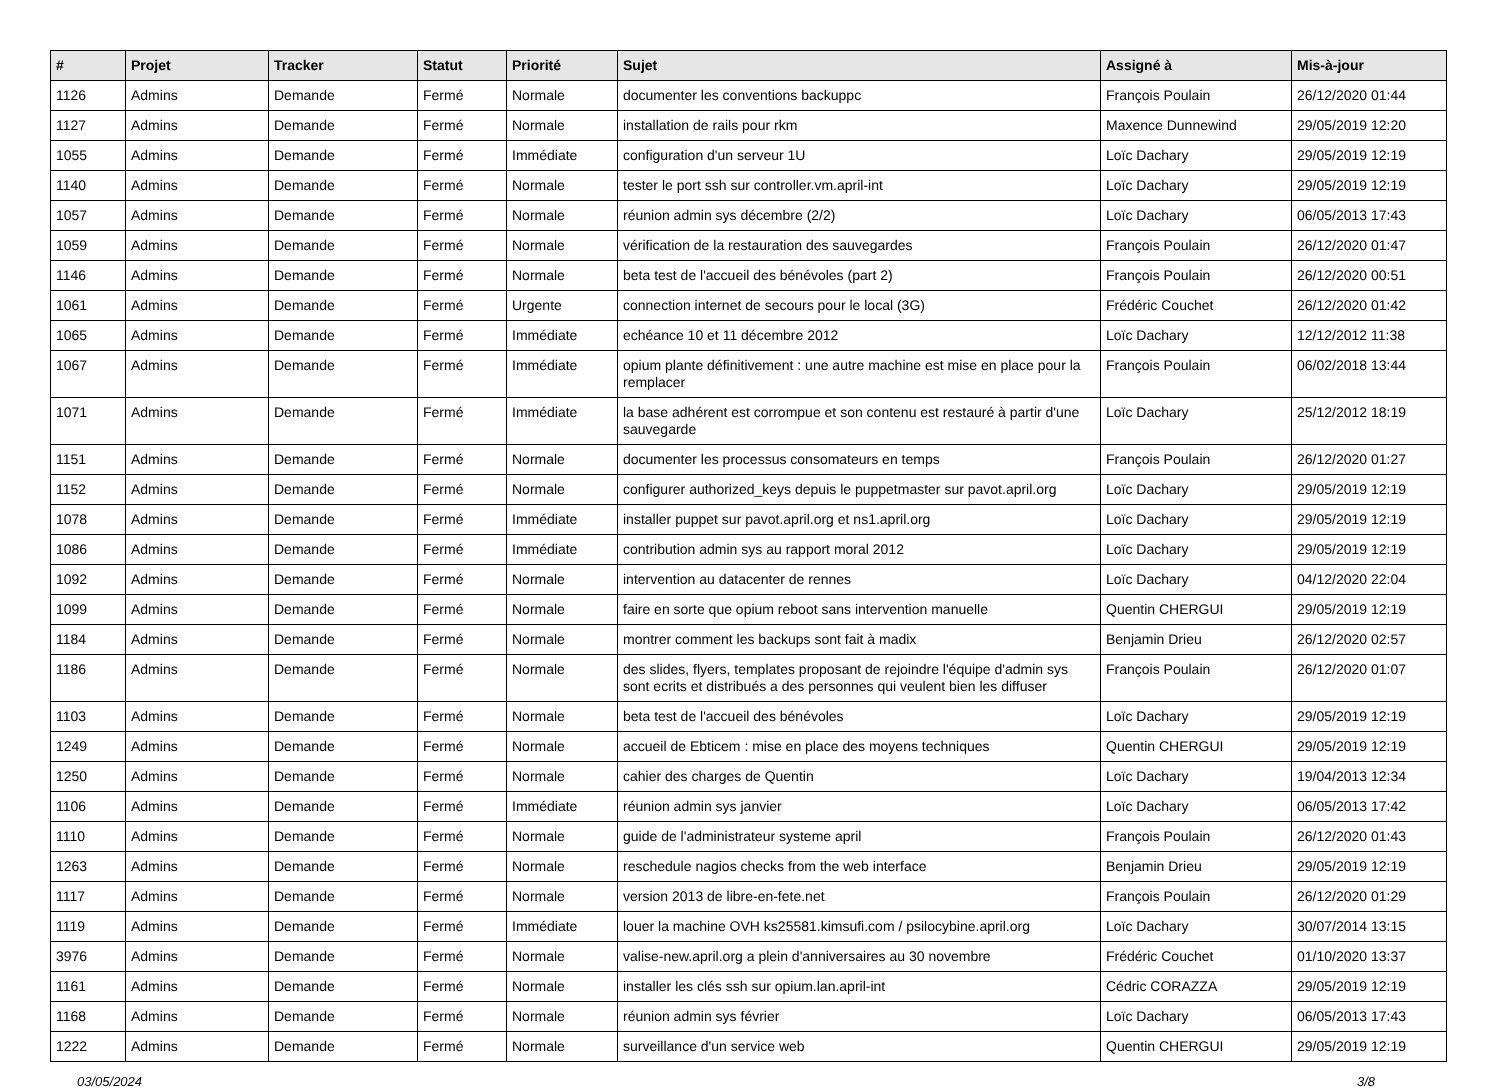| # | Projet | Tracker | Statut | Priorité | Sujet | Assigné à | Mis-à-jour |
| --- | --- | --- | --- | --- | --- | --- | --- |
| 1126 | Admins | Demande | Fermé | Normale | documenter les conventions backuppc | François Poulain | 26/12/2020 01:44 |
| 1127 | Admins | Demande | Fermé | Normale | installation de rails pour rkm | Maxence Dunnewind | 29/05/2019 12:20 |
| 1055 | Admins | Demande | Fermé | Immédiate | configuration d'un serveur 1U | Loïc Dachary | 29/05/2019 12:19 |
| 1140 | Admins | Demande | Fermé | Normale | tester le port ssh sur controller.vm.april-int | Loïc Dachary | 29/05/2019 12:19 |
| 1057 | Admins | Demande | Fermé | Normale | réunion admin sys décembre (2/2) | Loïc Dachary | 06/05/2013 17:43 |
| 1059 | Admins | Demande | Fermé | Normale | vérification de la restauration des sauvegardes | François Poulain | 26/12/2020 01:47 |
| 1146 | Admins | Demande | Fermé | Normale | beta test de l'accueil des bénévoles (part 2) | François Poulain | 26/12/2020 00:51 |
| 1061 | Admins | Demande | Fermé | Urgente | connection internet de secours pour le local (3G) | Frédéric Couchet | 26/12/2020 01:42 |
| 1065 | Admins | Demande | Fermé | Immédiate | echéance 10 et 11 décembre 2012 | Loïc Dachary | 12/12/2012 11:38 |
| 1067 | Admins | Demande | Fermé | Immédiate | opium plante définitivement : une autre machine est mise en place pour la remplacer | François Poulain | 06/02/2018 13:44 |
| 1071 | Admins | Demande | Fermé | Immédiate | la base adhérent est corrompue et son contenu est restauré à partir d'une sauvegarde | Loïc Dachary | 25/12/2012 18:19 |
| 1151 | Admins | Demande | Fermé | Normale | documenter les processus consomateurs en temps | François Poulain | 26/12/2020 01:27 |
| 1152 | Admins | Demande | Fermé | Normale | configurer authorized_keys depuis le puppetmaster sur pavot.april.org | Loïc Dachary | 29/05/2019 12:19 |
| 1078 | Admins | Demande | Fermé | Immédiate | installer puppet sur pavot.april.org et ns1.april.org | Loïc Dachary | 29/05/2019 12:19 |
| 1086 | Admins | Demande | Fermé | Immédiate | contribution admin sys au rapport moral 2012 | Loïc Dachary | 29/05/2019 12:19 |
| 1092 | Admins | Demande | Fermé | Normale | intervention au datacenter de rennes | Loïc Dachary | 04/12/2020 22:04 |
| 1099 | Admins | Demande | Fermé | Normale | faire en sorte que opium reboot sans intervention manuelle | Quentin CHERGUI | 29/05/2019 12:19 |
| 1184 | Admins | Demande | Fermé | Normale | montrer comment les backups sont fait à madix | Benjamin Drieu | 26/12/2020 02:57 |
| 1186 | Admins | Demande | Fermé | Normale | des slides, flyers, templates proposant de rejoindre l'équipe d'admin sys sont ecrits et distribués a des personnes qui veulent bien les diffuser | François Poulain | 26/12/2020 01:07 |
| 1103 | Admins | Demande | Fermé | Normale | beta test de l'accueil des bénévoles | Loïc Dachary | 29/05/2019 12:19 |
| 1249 | Admins | Demande | Fermé | Normale | accueil de Ebticem : mise en place des moyens techniques | Quentin CHERGUI | 29/05/2019 12:19 |
| 1250 | Admins | Demande | Fermé | Normale | cahier des charges de Quentin | Loïc Dachary | 19/04/2013 12:34 |
| 1106 | Admins | Demande | Fermé | Immédiate | réunion admin sys janvier | Loïc Dachary | 06/05/2013 17:42 |
| 1110 | Admins | Demande | Fermé | Normale | guide de l'administrateur systeme april | François Poulain | 26/12/2020 01:43 |
| 1263 | Admins | Demande | Fermé | Normale | reschedule nagios checks from the web interface | Benjamin Drieu | 29/05/2019 12:19 |
| 1117 | Admins | Demande | Fermé | Normale | version 2013 de libre-en-fete.net | François Poulain | 26/12/2020 01:29 |
| 1119 | Admins | Demande | Fermé | Immédiate | louer la machine OVH ks25581.kimsufi.com / psilocybine.april.org | Loïc Dachary | 30/07/2014 13:15 |
| 3976 | Admins | Demande | Fermé | Normale | valise-new.april.org a plein d'anniversaires au 30 novembre | Frédéric Couchet | 01/10/2020 13:37 |
| 1161 | Admins | Demande | Fermé | Normale | installer les clés ssh sur opium.lan.april-int | Cédric CORAZZA | 29/05/2019 12:19 |
| 1168 | Admins | Demande | Fermé | Normale | réunion admin sys février | Loïc Dachary | 06/05/2013 17:43 |
| 1222 | Admins | Demande | Fermé | Normale | surveillance d'un service web | Quentin CHERGUI | 29/05/2019 12:19 |
03/05/2024 3/8